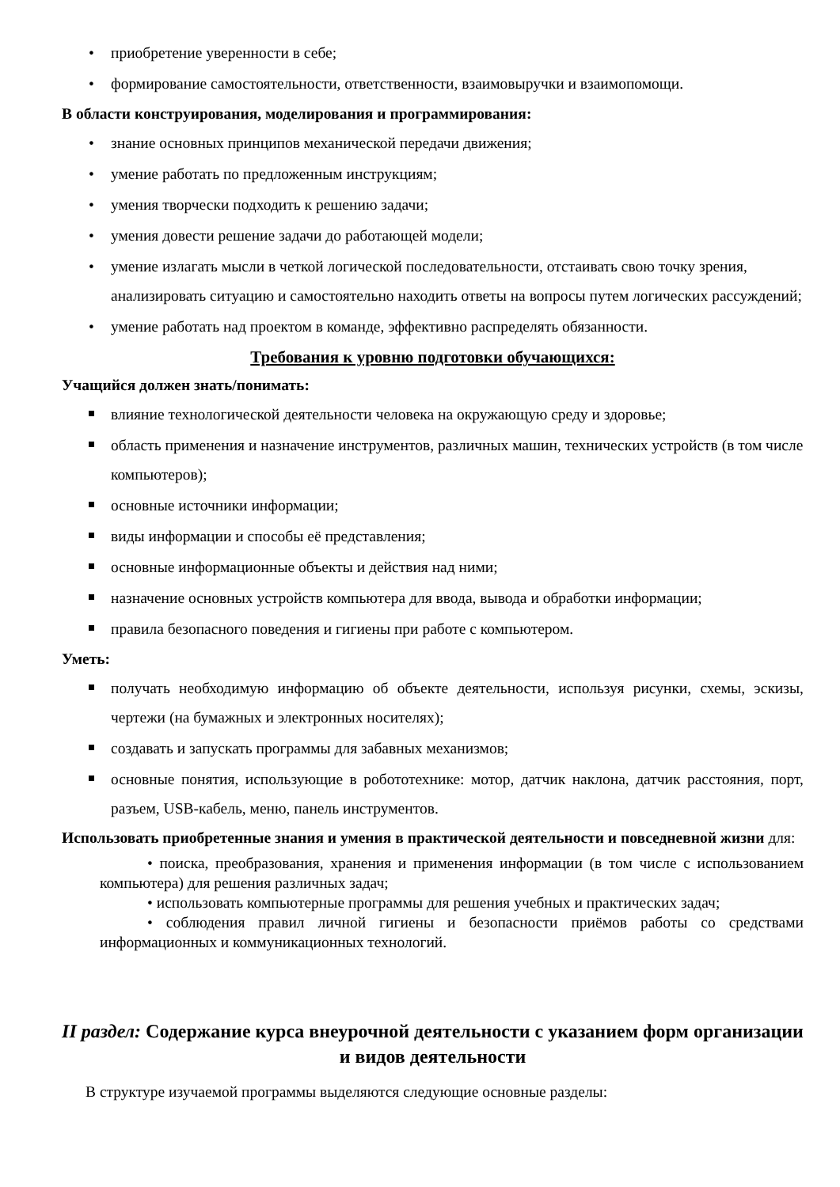• приобретение уверенности в себе;
• формирование самостоятельности, ответственности, взаимовыручки и взаимопомощи.
В области конструирования, моделирования и программирования:
• знание основных принципов механической передачи движения;
• умение работать по предложенным инструкциям;
• умения творчески подходить к решению задачи;
• умения довести решение задачи до работающей модели;
• умение излагать мысли в четкой логической последовательности, отстаивать свою точку зрения, анализировать ситуацию и самостоятельно находить ответы на вопросы путем логических рассуждений;
• умение работать над проектом в команде, эффективно распределять обязанности.
Требования к уровню подготовки обучающихся:
Учащийся должен знать/понимать:
влияние технологической деятельности человека на окружающую среду и здоровье;
область применения и назначение инструментов, различных машин, технических устройств (в том числе компьютеров);
основные источники информации;
виды информации и способы её представления;
основные информационные объекты и действия над ними;
назначение основных устройств компьютера для ввода, вывода и обработки информации;
правила безопасного поведения и гигиены при работе с компьютером.
Уметь:
получать необходимую информацию об объекте деятельности, используя рисунки, схемы, эскизы, чертежи (на бумажных и электронных носителях);
создавать и запускать программы для забавных механизмов;
основные понятия, использующие в робототехнике: мотор, датчик наклона, датчик расстояния, порт, разъем, USB-кабель, меню, панель инструментов.
Использовать приобретенные знания и умения в практической деятельности и повседневной жизни для:
• поиска, преобразования, хранения и применения информации (в том числе с использованием компьютера) для решения различных задач;
• использовать компьютерные программы для решения учебных и практических задач;
• соблюдения правил личной гигиены и безопасности приёмов работы со средствами информационных и коммуникационных технологий.
II раздел: Содержание курса внеурочной деятельности с указанием форм организации и видов деятельности
В структуре изучаемой программы выделяются следующие основные разделы: